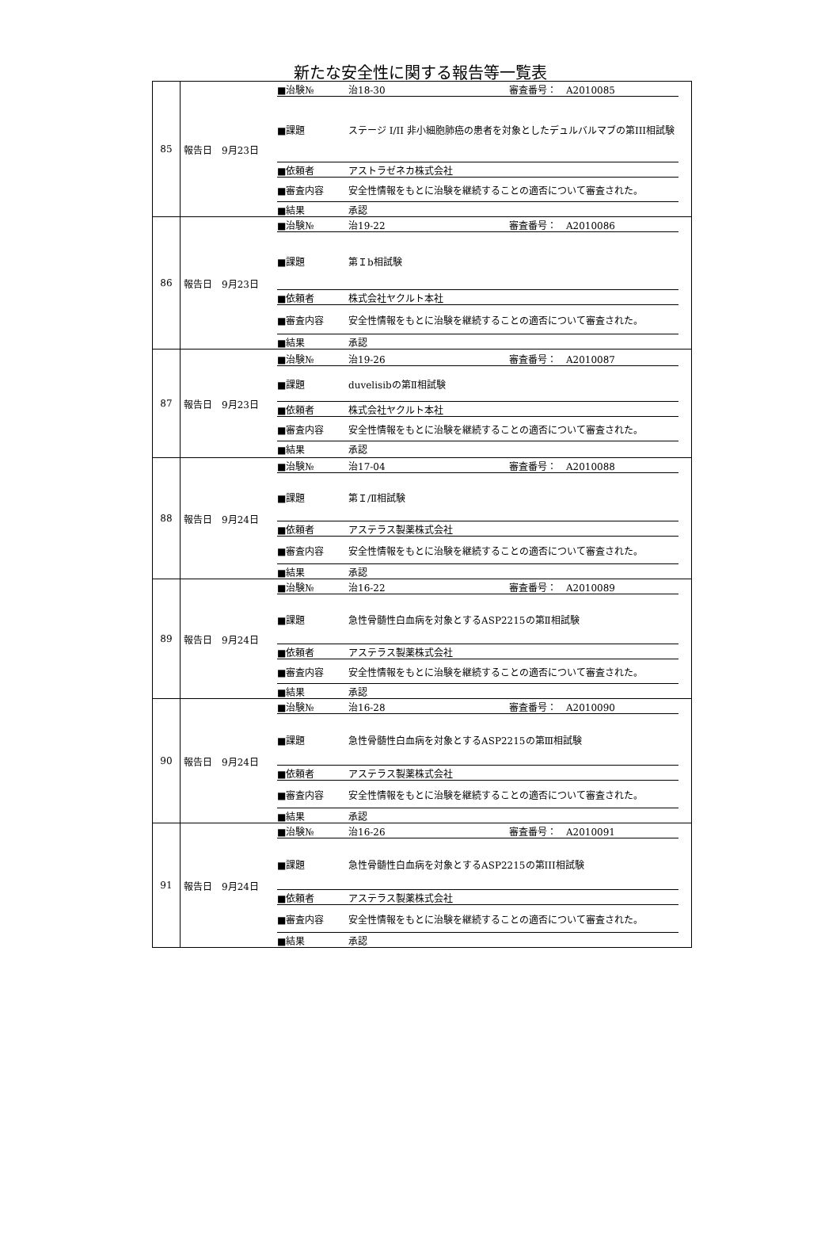新たな安全性に関する報告等一覧表
| 85 | 報告日 9月23日 ■治験№ 治18-30 審査番号： A2010085 ■課題 ステージ I/II 非小細胞肺癌の患者を対象としたデュルバルマブの第III相試験 ■依頼者 アストラゼネカ株式会社 ■審査内容 安全性情報をもとに治験を継続することの適否について審査された。 ■結果 承認 |
| 86 | 報告日 9月23日 ■治験№ 治19-22 審査番号： A2010086 ■課題 第Ｉb相試験 ■依頼者 株式会社ヤクルト本社 ■審査内容 安全性情報をもとに治験を継続することの適否について審査された。 ■結果 承認 |
| 87 | 報告日 9月23日 ■治験№ 治19-26 審査番号： A2010087 ■課題 duvelisibの第Ⅱ相試験 ■依頼者 株式会社ヤクルト本社 ■審査内容 安全性情報をもとに治験を継続することの適否について審査された。 ■結果 承認 |
| 88 | 報告日 9月24日 ■治験№ 治17-04 審査番号： A2010088 ■課題 第Ｉ/Ⅱ相試験 ■依頼者 アステラス製薬株式会社 ■審査内容 安全性情報をもとに治験を継続することの適否について審査された。 ■結果 承認 |
| 89 | 報告日 9月24日 ■治験№ 治16-22 審査番号： A2010089 ■課題 急性骨髄性白血病を対象とするASP2215の第Ⅱ相試験 ■依頼者 アステラス製薬株式会社 ■審査内容 安全性情報をもとに治験を継続することの適否について審査された。 ■結果 承認 |
| 90 | 報告日 9月24日 ■治験№ 治16-28 審査番号： A2010090 ■課題 急性骨髄性白血病を対象とするASP2215の第Ⅲ相試験 ■依頼者 アステラス製薬株式会社 ■審査内容 安全性情報をもとに治験を継続することの適否について審査された。 ■結果 承認 |
| 91 | 報告日 9月24日 ■治験№ 治16-26 審査番号： A2010091 ■課題 急性骨髄性白血病を対象とするASP2215の第III相試験 ■依頼者 アステラス製薬株式会社 ■審査内容 安全性情報をもとに治験を継続することの適否について審査された。 ■結果 承認 |